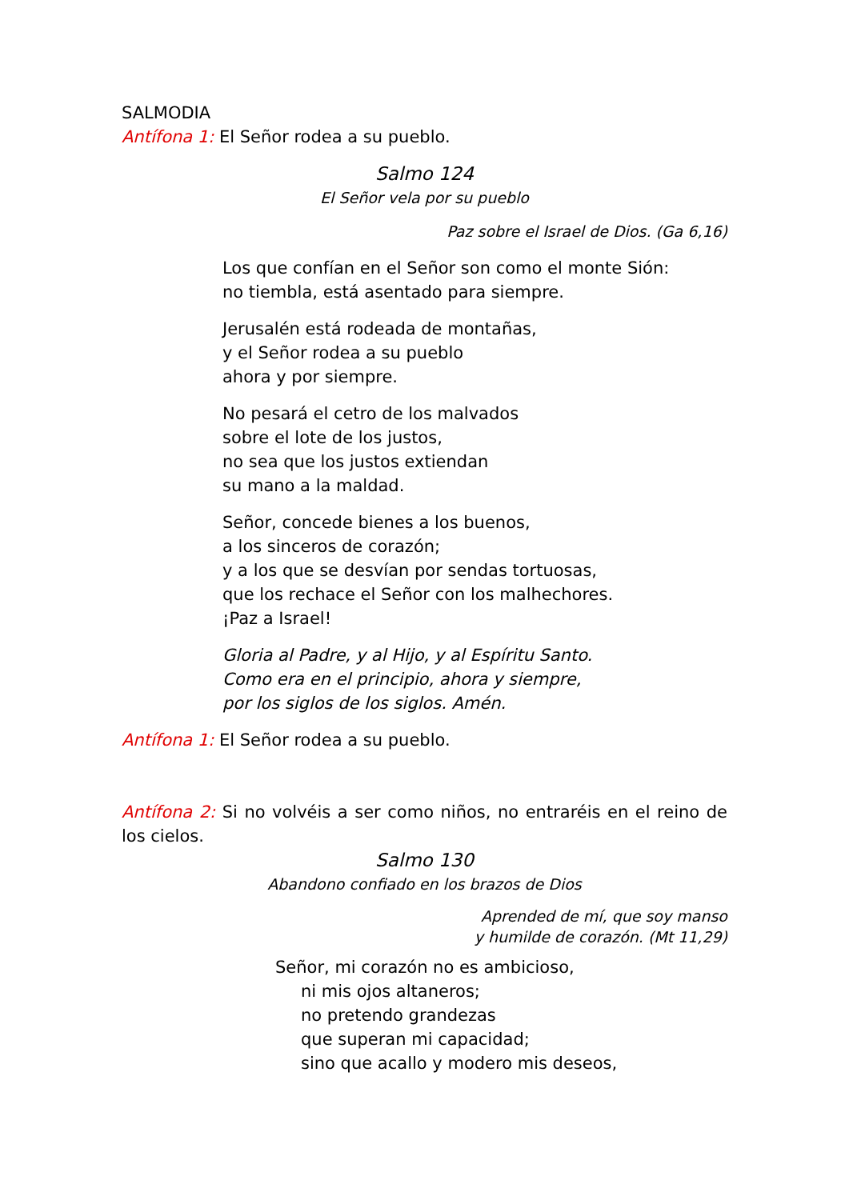SALMODIA
Antífona 1: El Señor rodea a su pueblo.
Salmo 124
El Señor vela por su pueblo
Paz sobre el Israel de Dios. (Ga 6,16)
Los que confían en el Señor son como el monte Sión:
no tiembla, está asentado para siempre.
Jerusalén está rodeada de montañas,
y el Señor rodea a su pueblo
ahora y por siempre.
No pesará el cetro de los malvados
sobre el lote de los justos,
no sea que los justos extiendan
su mano a la maldad.
Señor, concede bienes a los buenos,
a los sinceros de corazón;
y a los que se desvían por sendas tortuosas,
que los rechace el Señor con los malhechores.
¡Paz a Israel!
Gloria al Padre, y al Hijo, y al Espíritu Santo.
Como era en el principio, ahora y siempre,
por los siglos de los siglos. Amén.
Antífona 1: El Señor rodea a su pueblo.
Antífona 2: Si no volvéis a ser como niños, no entraréis en el reino de los cielos.
Salmo 130
Abandono confiado en los brazos de Dios
Aprended de mí, que soy manso
y humilde de corazón. (Mt 11,29)
Señor, mi corazón no es ambicioso,
ni mis ojos altaneros;
no pretendo grandezas
que superan mi capacidad;
sino que acallo y modero mis deseos,